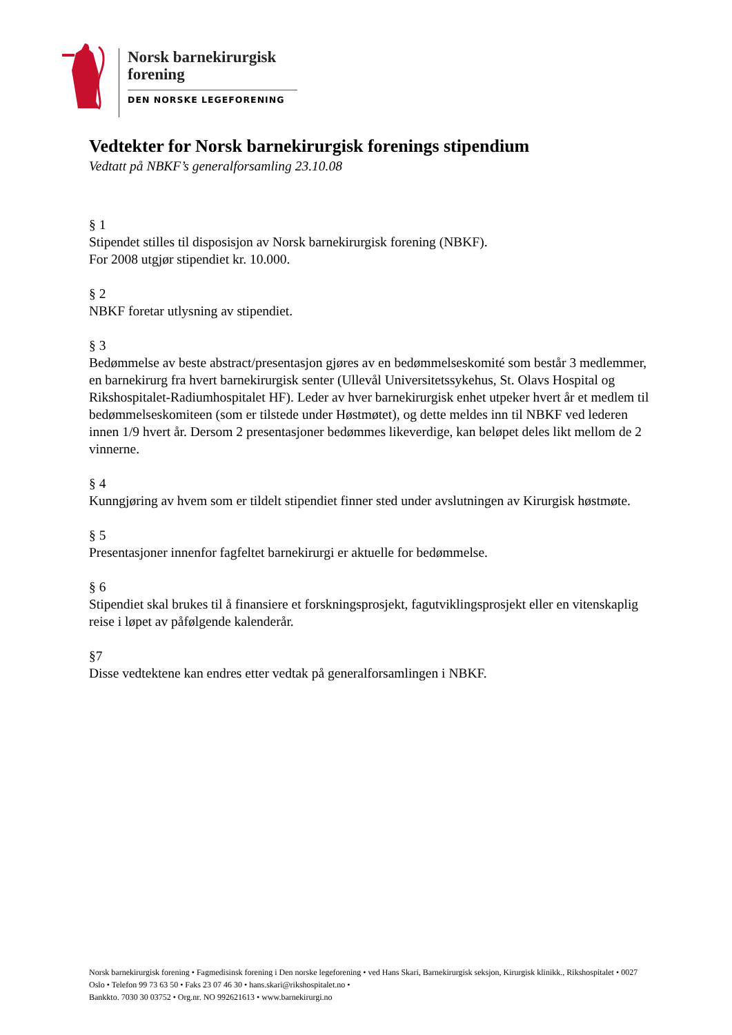Norsk barnekirurgisk
forening
DEN NORSKE LEGEFORENING
Vedtekter for Norsk barnekirurgisk forenings stipendium
Vedtatt på NBKF’s generalforsamling 23.10.08
§ 1
Stipendet stilles til disposisjon av Norsk barnekirurgisk forening (NBKF).
For 2008 utgjør stipendiet kr. 10.000.
§ 2
NBKF foretar utlysning av stipendiet.
§ 3
Bedømmelse av beste abstract/presentasjon gjøres av en bedømmelseskomité som består 3 medlemmer, en barnekirurg fra hvert barnekirurgisk senter (Ullevål Universitetssykehus, St. Olavs Hospital og Rikshospitalet-Radiumhospitalet HF). Leder av hver barnekirurgisk enhet utpeker hvert år et medlem til bedømmelseskomiteen (som er tilstede under Høstmøtet), og dette meldes inn til NBKF ved lederen innen 1/9 hvert år. Dersom 2 presentasjoner bedømmes likeverdige, kan beløpet deles likt mellom de 2 vinnerne.
§ 4
Kunngjøring av hvem som er tildelt stipendiet finner sted under avslutningen av Kirurgisk høstmøte.
§ 5
Presentasjoner innenfor fagfeltet barnekirurgi er aktuelle for bedømmelse.
§ 6
Stipendiet skal brukes til å finansiere et forskningsprosjekt, fagutviklingsprosjekt eller en vitenskaplig reise i løpet av påfølgende kalenderår.
§7
Disse vedtektene kan endres etter vedtak på generalforsamlingen i NBKF.
Norsk barnekirurgisk forening • Fagmedisinsk forening i Den norske legeforening • ved Hans Skari, Barnekirurgisk seksjon, Kirurgisk klinikk., Rikshospitalet • 0027 Oslo • Telefon 99 73 63 50 • Faks 23 07 46 30 • hans.skari@rikshospitalet.no •
Bankkto. 7030 30 03752 • Org.nr. NO 992621613 • www.barnekirurgi.no